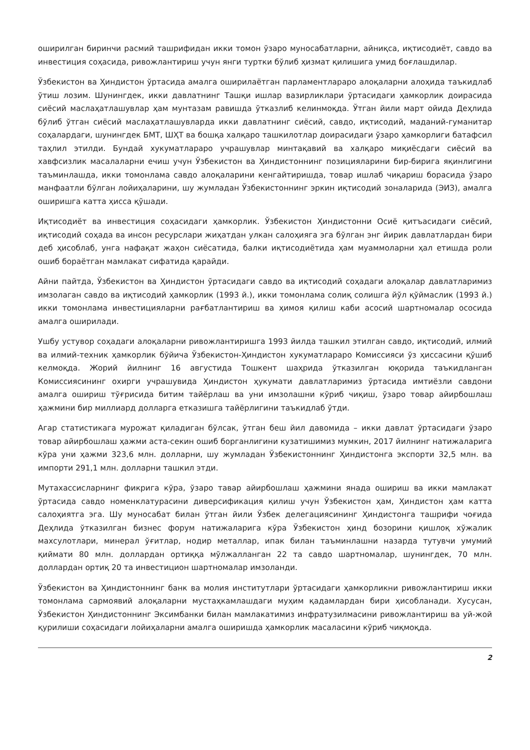оширилган биринчи расмий ташрифидан икки томон ўзаро муносабатларни, айниқса, иқтисодиёт, савдо ва инвестиция соҳасида, ривожлантириш учун янги туртки бўлиб ҳизмат қилишига умид боғлашдилар.
Ўзбекистон ва Ҳиндистон ўртасида амалга оширилаётган парламентлараро алоқаларни алоҳида таъкидлаб ўтиш лозим. Шунингдек, икки давлатнинг Ташқи ишлар вазирликлари ўртасидаги ҳамкорлик доирасида сиёсий маслаҳатлашувлар ҳам мунтазам равишда ўтказлиб келинмоқда. Ўтган йили март ойида Деҳлида бўлиб ўтган сиёсий маслаҳатлашувларда икки давлатнинг сиёсий, савдо, иқтисодий, маданий-гуманитар соҳалардаги, шунингдек БМТ, ШҲТ ва бошқа халқаро ташкилотлар доирасидаги ўзаро ҳамкорлиги батафсил таҳлил этилди. Бундай хукуматлараро учрашувлар минтақавий ва халқаро миқиёсдаги сиёсий ва хавфсизлик масалаларни ечиш учун Ўзбекистон ва Ҳиндистоннинг позицияларини бир-бирига яқинлигини таъминлашда, икки томонлама савдо алоқаларини кенгайтиришда, товар ишлаб чиқариш борасида ўзаро манфаатли бўлган лойиҳаларини, шу жумладан Ўзбекистоннинг эркин иқтисодий зоналарида (ЭИЗ), амалга оширишга катта ҳисса қўшади.
Иқтисодиёт ва инвестиция соҳасидаги ҳамкорлик. Ўзбекистон Ҳиндистонни Осиё қитъасидаги сиёсий, иқтисодий соҳада ва инсон ресурслари жиҳатдан улкан салоҳияга эга бўлган энг йирик давлатлардан бири деб ҳисоблаб, унга нафақат жаҳон сиёсатида, балки иқтисодиётида ҳам муаммоларни ҳал етишда роли ошиб бораётган мамлакат сифатида қарайди.
Айни пайтда, Ўзбекистон ва Ҳиндистон ўртасидаги савдо ва иқтисодий соҳадаги алоқалар давлатларимиз имзолаган савдо ва иқтисодий ҳамкорлик (1993 й.), икки томонлама солиқ солишга йўл қўймаслик (1993 й.) икки томонлама инвестицияларни рағбатлантириш ва ҳимоя қилиш каби асосий шартномалар ососида амалга оширилади.
Ушбу устувор соҳадаги алоқаларни ривожлантиришга 1993 йилда ташкил этилган савдо, иқтисодий, илмий ва илмий-техник ҳамкорлик бўйича Ўзбекистон-Ҳиндистон хукуматлараро Комиссияси ўз ҳиссасини қўшиб келмоқда. Жорий йилнинг 16 августида Тошкент шаҳрида ўтказилган юқорида таъкидланган Комиссиясининг охирги учрашувида Ҳиндистон ҳукумати давлатларимиз ўртасида имтиёзли савдони амалга ошириш тўғрисида битим тайёрлаш ва уни имзолашни кўриб чиқиш, ўзаро товар айирбошлаш ҳажмини бир миллиард долларга етказишга тайёрлигини таъкидлаб ўтди.
Агар статистикага мурожат қиладиган бўлсак, ўтган беш йил давомида – икки давлат ўртасидаги ўзаро товар айирбошлаш ҳажми аста-секин ошиб борганлигини кузатишимиз мумкин, 2017 йилнинг натижаларига кўра уни ҳажми 323,6 млн. долларни, шу жумладан Ўзбекистоннинг Ҳиндистонга экспорти 32,5 млн. ва импорти 291,1 млн. долларни ташкил этди.
Мутахассисларнинг фикрига кўра, ўзаро тавар айирбошлаш ҳажмини янада ошириш ва икки мамлакат ўртасида савдо номенклатурасини диверсификация қилиш учун Ўзбекистон ҳам, Ҳиндистон ҳам катта салоҳиятга эга. Шу муносабат билан ўтган йили Ўзбек делегациясининг Ҳиндистонга ташрифи чоғида Деҳлида ўтказилган бизнес форум натижаларига кўра Ўзбекистон ҳинд бозорини қишлоқ хўжалик махсулотлари, минерал ўғитлар, нодир металлар, ипак билан таъминлашни назарда тутувчи умумий қиймати 80 млн. доллардан ортиққа мўлжалланган 22 та савдо шартномалар, шунингдек, 70 млн. доллардан ортиқ 20 та инвестицион шартномалар имзоланди.
Ўзбекистон ва Ҳиндистоннинг банк ва молия институтлари ўртасидаги ҳамкорликни ривожлантириш икки томонлама сармоявий алоқаларни мустаҳкамлашдаги муҳим қадамлардан бири ҳисобланади. Хусусан, Ўзбекистон Ҳиндистоннинг Эксимбанки билан мамлакатимиз инфратузилмасини ривожлантириш ва уй-жой қурилиши соҳасидаги лойиҳаларни амалга оширишда ҳамкорлик масаласини кўриб чиқмоқда.
2